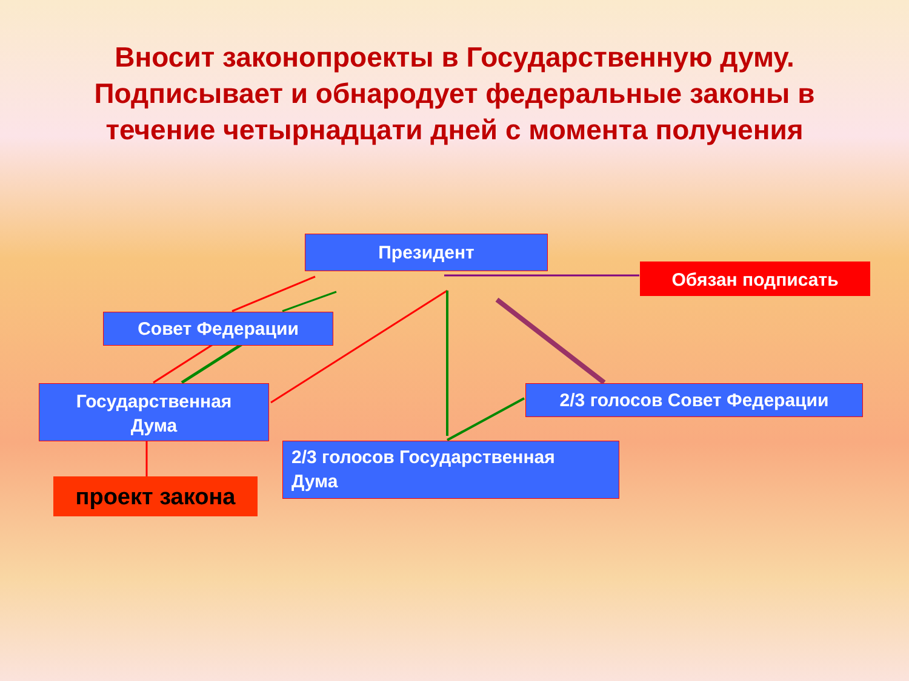Вносит законопроекты в Государственную думу.
Подписывает и обнародует федеральные законы в
течение четырнадцати дней с момента получения
Президент
Обязан подписать
Совет Федерации
Государственная
Дума
2/3 голосов Совет Федерации
2/3 голосов Государственная
Дума
проект закона